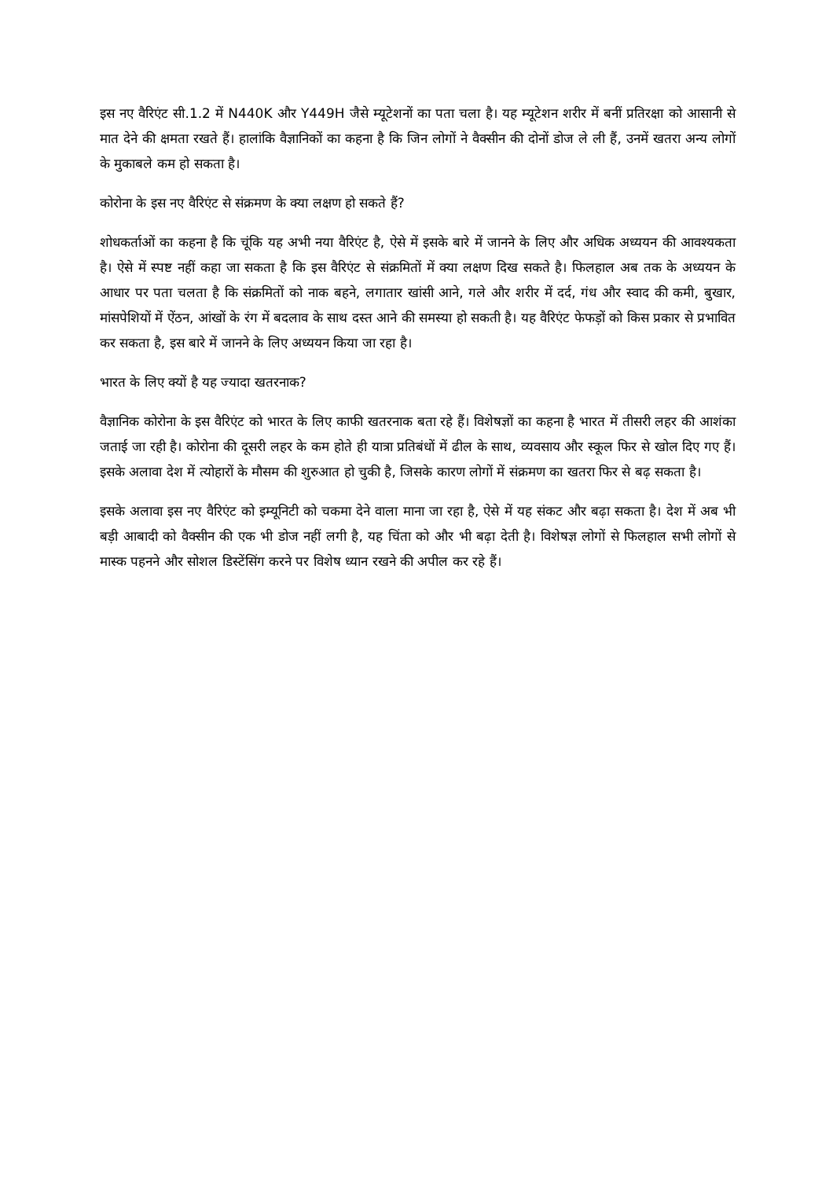इस नए वैरिएंट सी.1.2 में N440K और Y449H जैसे म्यूटेशनों का पता चला है। यह म्यूटेशन शरीर में बनीं प्रतिरक्षा को आसानी से मात देने की क्षमता रखते हैं। हालांकि वैज्ञानिकों का कहना है कि जिन लोगों ने वैक्सीन की दोनों डोज ले ली हैं, उनमें खतरा अन्य लोगों के मुकाबले कम हो सकता है।
कोरोना के इस नए वैरिएंट से संक्रमण के क्या लक्षण हो सकते हैं?
शोधकर्ताओं का कहना है कि चूंकि यह अभी नया वैरिएंट है, ऐसे में इसके बारे में जानने के लिए और अधिक अध्ययन की आवश्यकता है। ऐसे में स्पष्ट नहीं कहा जा सकता है कि इस वैरिएंट से संक्रमितों में क्या लक्षण दिख सकते है। फिलहाल अब तक के अध्ययन के आधार पर पता चलता है कि संक्रमितों को नाक बहने, लगातार खांसी आने, गले और शरीर में दर्द, गंध और स्वाद की कमी, बुखार, मांसपेशियों में ऐंठन, आंखों के रंग में बदलाव के साथ दस्त आने की समस्या हो सकती है। यह वैरिएंट फेफड़ों को किस प्रकार से प्रभावित कर सकता है, इस बारे में जानने के लिए अध्ययन किया जा रहा है।
भारत के लिए क्यों है यह ज्यादा खतरनाक?
वैज्ञानिक कोरोना के इस वैरिएंट को भारत के लिए काफी खतरनाक बता रहे हैं। विशेषज्ञों का कहना है भारत में तीसरी लहर की आशंका जताई जा रही है। कोरोना की दूसरी लहर के कम होते ही यात्रा प्रतिबंधों में ढील के साथ, व्यवसाय और स्कूल फिर से खोल दिए गए हैं। इसके अलावा देश में त्योहारों के मौसम की शुरुआत हो चुकी है, जिसके कारण लोगों में संक्रमण का खतरा फिर से बढ़ सकता है।
इसके अलावा इस नए वैरिएंट को इम्यूनिटी को चकमा देने वाला माना जा रहा है, ऐसे में यह संकट और बढ़ा सकता है। देश में अब भी बड़ी आबादी को वैक्सीन की एक भी डोज नहीं लगी है, यह चिंता को और भी बढ़ा देती है। विशेषज्ञ लोगों से फिलहाल सभी लोगों से मास्क पहनने और सोशल डिस्टेंसिंग करने पर विशेष ध्यान रखने की अपील कर रहे हैं।